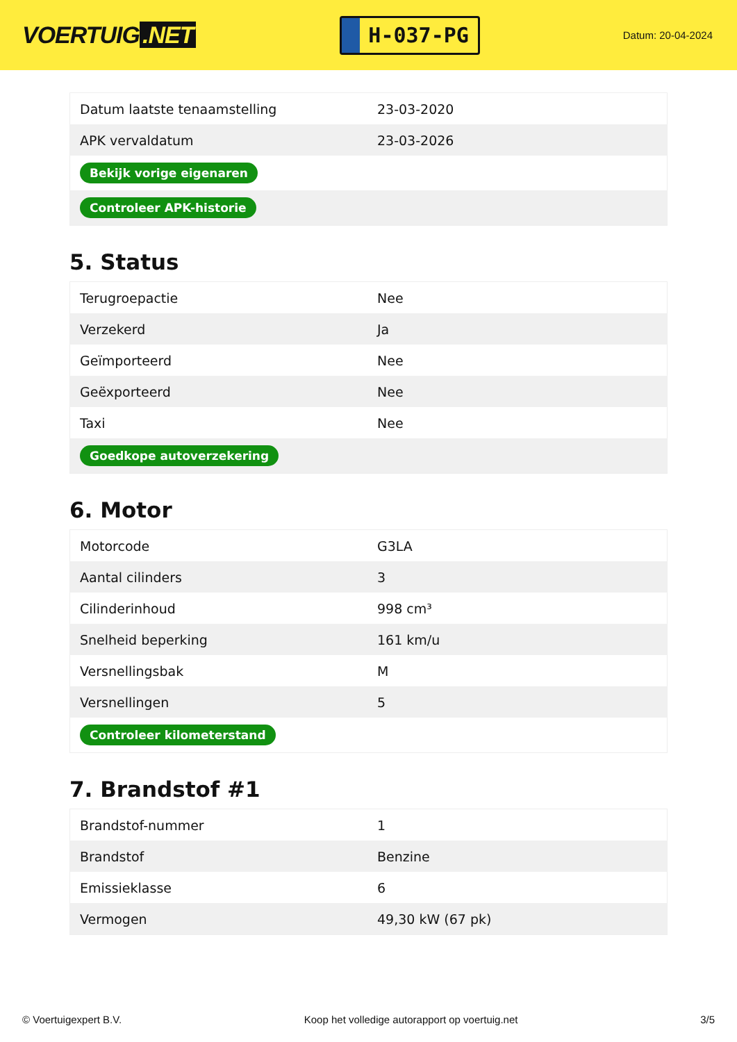VOERTUIG.NET
H-037-PG
Datum: 20-04-2024
| Datum laatste tenaamstelling | 23-03-2020 |
| APK vervaldatum | 23-03-2026 |
| Bekijk vorige eigenaren | |
| Controleer APK-historie | |
5. Status
| Terugroepactie | Nee |
| Verzekerd | Ja |
| Geïmporteerd | Nee |
| Geëxporteerd | Nee |
| Taxi | Nee |
| Goedkope autoverzekering | |
6. Motor
| Motorcode | G3LA |
| Aantal cilinders | 3 |
| Cilinderinhoud | 998 cm³ |
| Snelheid beperking | 161 km/u |
| Versnellingsbak | M |
| Versnellingen | 5 |
| Controleer kilometerstand | |
7. Brandstof #1
| Brandstof-nummer | 1 |
| Brandstof | Benzine |
| Emissieklasse | 6 |
| Vermogen | 49,30 kW (67 pk) |
© Voertuigexpert B.V. Koop het volledige autorapport op voertuig.net 3/5